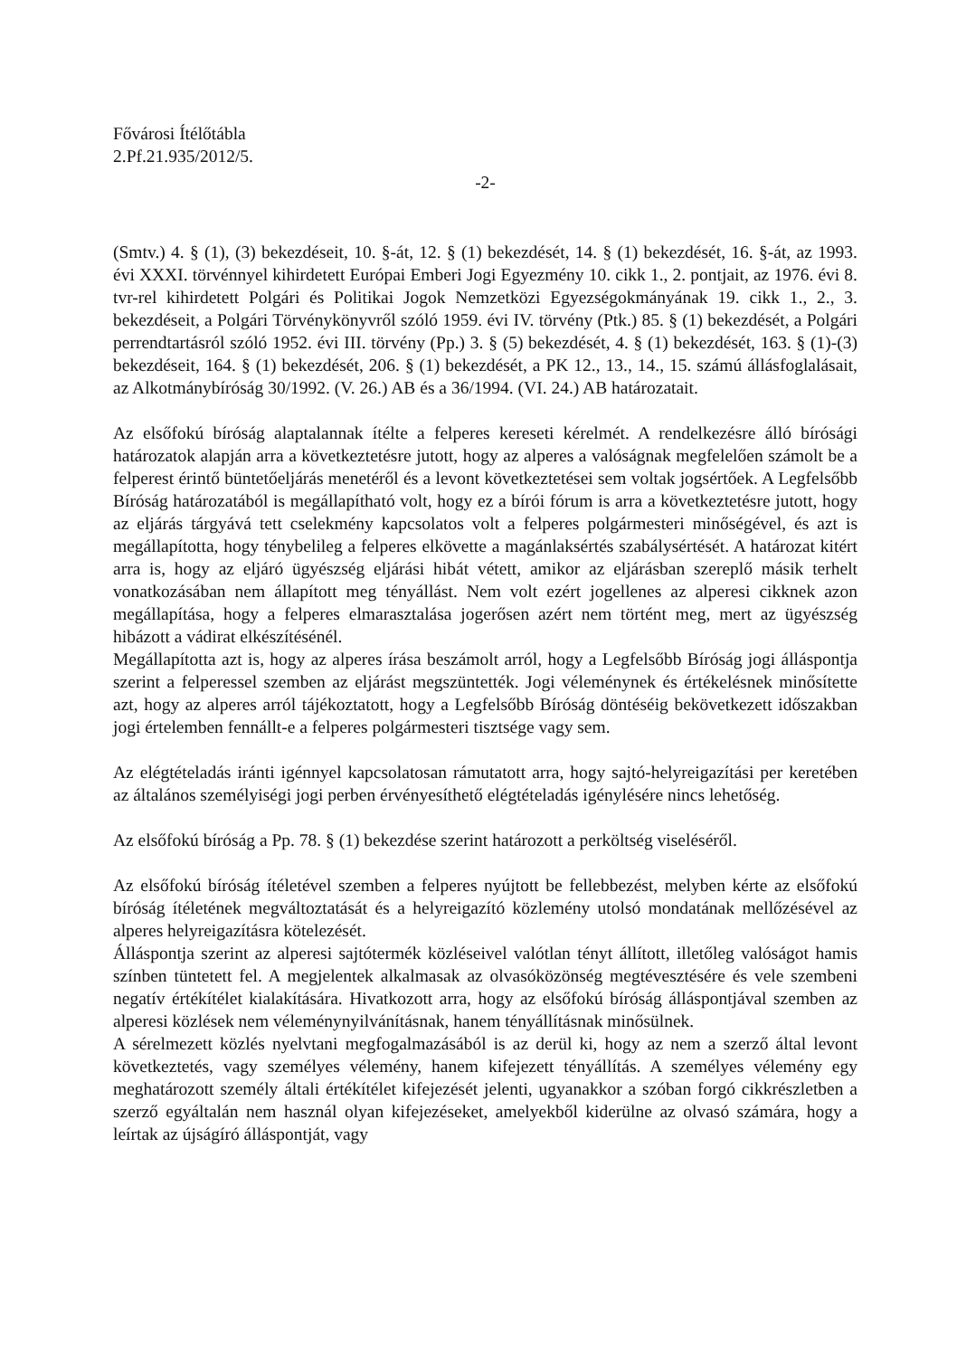Fővárosi Ítélőtábla
2.Pf.21.935/2012/5.
-2-
(Smtv.) 4. § (1), (3) bekezdéseit, 10. §-át, 12. § (1) bekezdését, 14. § (1) bekezdését, 16. §-át, az 1993. évi XXXI. törvénnyel kihirdetett Európai Emberi Jogi Egyezmény 10. cikk 1., 2. pontjait, az 1976. évi 8. tvr-rel kihirdetett Polgári és Politikai Jogok Nemzetközi Egyezségokmányának 19. cikk 1., 2., 3. bekezdéseit, a Polgári Törvénykönyvről szóló 1959. évi IV. törvény (Ptk.) 85. § (1) bekezdését, a Polgári perrendtartásról szóló 1952. évi III. törvény (Pp.) 3. § (5) bekezdését, 4. § (1) bekezdését, 163. § (1)-(3) bekezdéseit, 164. § (1) bekezdését, 206. § (1) bekezdését, a PK 12., 13., 14., 15. számú állásfoglalásait, az Alkotmánybíróság 30/1992. (V. 26.) AB és a 36/1994. (VI. 24.) AB határozatait.
Az elsőfokú bíróság alaptalannak ítélte a felperes kereseti kérelmét. A rendelkezésre álló bírósági határozatok alapján arra a következtetésre jutott, hogy az alperes a valóságnak megfelelően számolt be a felperest érintő büntetőeljárás menetéről és a levont következtetései sem voltak jogsértőek. A Legfelsőbb Bíróság határozatából is megállapítható volt, hogy ez a bírói fórum is arra a következtetésre jutott, hogy az eljárás tárgyává tett cselekmény kapcsolatos volt a felperes polgármesteri minőségével, és azt is megállapította, hogy ténybelileg a felperes elkövette a magánlaksértés szabálysértését. A határozat kitért arra is, hogy az eljáró ügyészség eljárási hibát vétett, amikor az eljárásban szereplő másik terhelt vonatkozásában nem állapított meg tényállást. Nem volt ezért jogellenes az alperesi cikknek azon megállapítása, hogy a felperes elmarasztalása jogerősen azért nem történt meg, mert az ügyészség hibázott a vádirat elkészítésénél.
Megállapította azt is, hogy az alperes írása beszámolt arról, hogy a Legfelsőbb Bíróság jogi álláspontja szerint a felperessel szemben az eljárást megszüntették. Jogi véleménynek és értékelésnek minősítette azt, hogy az alperes arról tájékoztatott, hogy a Legfelsőbb Bíróság döntéséig bekövetkezett időszakban jogi értelemben fennállt-e a felperes polgármesteri tisztsége vagy sem.
Az elégtételadás iránti igénnyel kapcsolatosan rámutatott arra, hogy sajtó-helyreigazítási per keretében az általános személyiségi jogi perben érvényesíthető elégtételadás igénylésére nincs lehetőség.
Az elsőfokú bíróság a Pp. 78. § (1) bekezdése szerint határozott a perköltség viseléséről.
Az elsőfokú bíróság ítéletével szemben a felperes nyújtott be fellebbezést, melyben kérte az elsőfokú bíróság ítéletének megváltoztatását és a helyreigazító közlemény utolsó mondatának mellőzésével az alperes helyreigazításra kötelezését.
Álláspontja szerint az alperesi sajtótermék közléseivel valótlan tényt állított, illetőleg valóságot hamis színben tüntetett fel. A megjelentek alkalmasak az olvasóközönség megtévesztésére és vele szembeni negatív értékítélet kialakítására. Hivatkozott arra, hogy az elsőfokú bíróság álláspontjával szemben az alperesi közlések nem véleménynyilvánításnak, hanem tényállításnak minősülnek.
A sérelmezett közlés nyelvtani megfogalmazásából is az derül ki, hogy az nem a szerző által levont következtetés, vagy személyes vélemény, hanem kifejezett tényállítás. A személyes vélemény egy meghatározott személy általi értékítélet kifejezését jelenti, ugyanakkor a szóban forgó cikkrészletben a szerző egyáltalán nem használ olyan kifejezéseket, amelyekből kiderülne az olvasó számára, hogy a leírtak az újságíró álláspontját, vagy